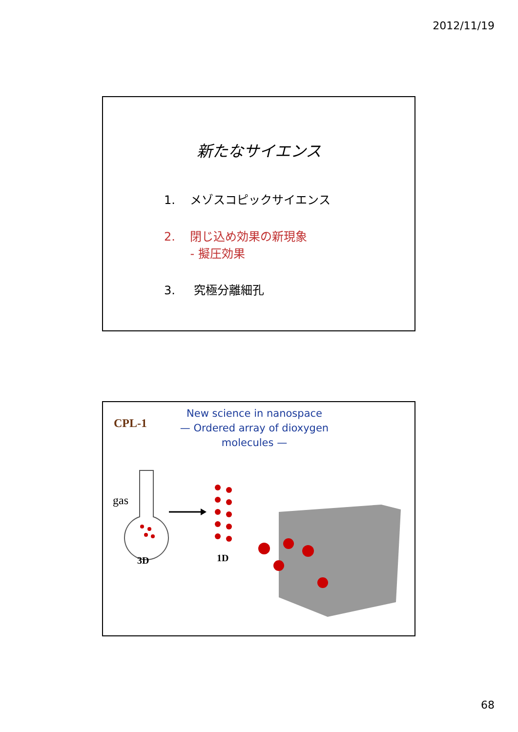2012/11/19
新たなサイエンス
1. メゾスコピックサイエンス
2. 閉じ込め効果の新現象
- 擬圧効果
3. 究極分離細孔
CPL-1
New science in nanospace
— Ordered array of dioxygen
molecules —
gas
3D 1D
68